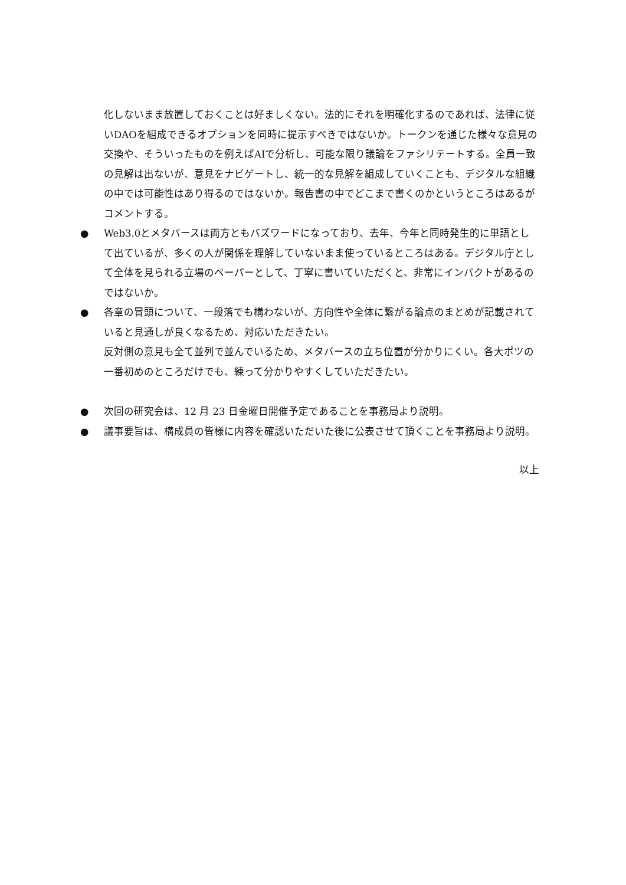化しないまま放置しておくことは好ましくない。法的にそれを明確化するのであれば、法律に従いDAOを組成できるオプションを同時に提示すべきではないか。トークンを通じた様々な意見の交換や、そういったものを例えばAIで分析し、可能な限り議論をファシリテートする。全員一致の見解は出ないが、意見をナビゲートし、統一的な見解を組成していくことも、デジタルな組織の中では可能性はあり得るのではないか。報告書の中でどこまで書くのかというところはあるがコメントする。
● Web3.0とメタバースは両方ともバズワードになっており、去年、今年と同時発生的に単語として出ているが、多くの人が関係を理解していないまま使っているところはある。デジタル庁として全体を見られる立場のペーパーとして、丁寧に書いていただくと、非常にインパクトがあるのではないか。
● 各章の冒頭について、一段落でも構わないが、方向性や全体に繋がる論点のまとめが記載されていると見通しが良くなるため、対応いただきたい。
反対側の意見も全て並列で並んでいるため、メタバースの立ち位置が分かりにくい。各大ポツの一番初めのところだけでも、練って分かりやすくしていただきたい。
● 次回の研究会は、12 月 23 日金曜日開催予定であることを事務局より説明。
● 議事要旨は、構成員の皆様に内容を確認いただいた後に公表させて頂くことを事務局より説明。
以上